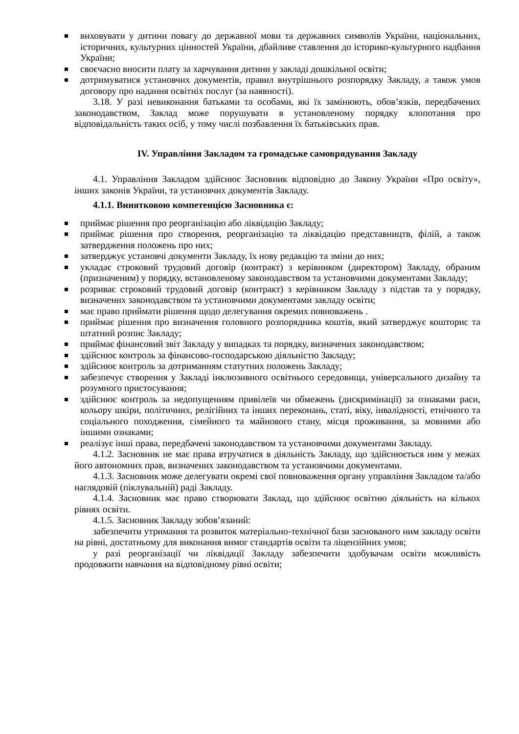виховувати у дитини повагу до державної мови та державних символів України, національних, історичних, культурних цінностей України, дбайливе ставлення до історико-культурного надбання України;
своєчасно вносити плату за харчування дитини у закладі дошкільної освіти;
дотримуватися установчих документів, правил внутрішнього розпорядку Закладу, а також умов договору про надання освітніх послуг (за наявності).
3.18. У разі невиконання батьками та особами, які їх замінюють, обов’язків, передбачених законодавством, Заклад може порушувати в установленому порядку клопотання про відповідальність таких осіб, у тому числі позбавлення їх батьківських прав.
IV. Управління Закладом та громадське самоврядування Закладу
4.1. Управління Закладом здійснює Засновник відповідно до Закону України «Про освіту», інших законів України, та установчих документів Закладу.
4.1.1. Винятковою компетенцією Засновника є:
приймає рішення про реорганізацію або ліквідацію Закладу;
приймає рішення про створення, реорганізацію та ліквідацію представництв, філій, а також затвердження положень про них;
затверджує установчі документи Закладу, їх нову редакцію та зміни до них;
укладає строковий трудовий договір (контракт) з керівником (директором) Закладу, обраним (призначеним) у порядку, встановленому законодавством та установчими документами Закладу;
розриває строковий трудовий договір (контракт) з керівником Закладу з підстав та у порядку, визначених законодавством та установчими документами закладу освіти;
має право приймати рішення щодо делегування окремих повноважень .
приймає рішення про визначення головного розпорядника коштів, який затверджує кошторис та штатний розпис Закладу;
приймає фінансовий звіт Закладу у випадках та порядку, визначених законодавством;
здійснює контроль за фінансово-господарською діяльністю Закладу;
здійснює контроль за дотриманням статутних положень Закладу;
забезпечує створення у Закладі інклюзивного освітнього середовища, універсального дизайну та розумного пристосування;
здійснює контроль за недопущенням привілеїв чи обмежень (дискримінації) за ознаками раси, кольору шкіри, політичних, релігійних та інших переконань, статі, віку, інвалідності, етнічного та соціального походження, сімейного та майнового стану, місця проживання, за мовними або іншими ознаками;
реалізує інші права, передбачені законодавством та установчими документами Закладу.
4.1.2. Засновник не має права втручатися в діяльність Закладу, що здійснюється ним у межах його автономних прав, визначених законодавством та установчими документами.
4.1.3. Засновник може делегувати окремі свої повноваження органу управління Закладом та/або наглядовій (піклувальній) раді Закладу.
4.1.4. Засновник має право створювати Заклад, що здійснює освітню діяльність на кількох рівнях освіти.
4.1.5. Засновник Закладу зобов’язаний:
забезпечити утримання та розвиток матеріально-технічної бази заснованого ним закладу освіти на рівні, достатньому для виконання вимог стандартів освіти та ліцензійних умов;
у разі реорганізації чи ліквідації Закладу забезпечити здобувачам освіти можливість продовжити навчання на відповідному рівні освіти;